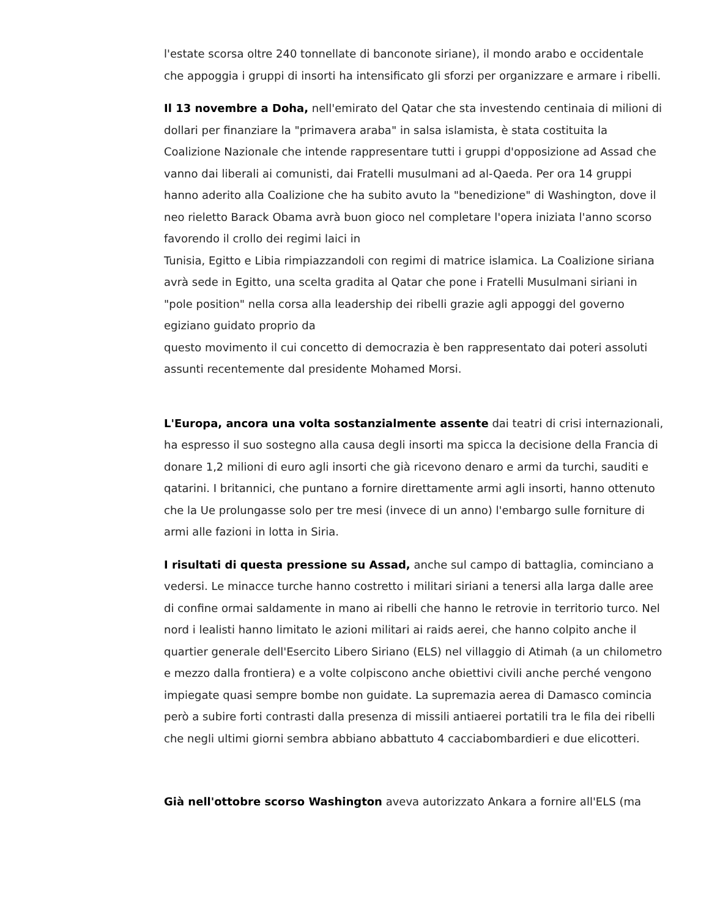l'estate scorsa oltre 240 tonnellate di banconote siriane), il mondo arabo e occidentale che appoggia i gruppi di insorti ha intensificato gli sforzi per organizzare e armare i ribelli.
Il 13 novembre a Doha, nell'emirato del Qatar che sta investendo centinaia di milioni di dollari per finanziare la "primavera araba" in salsa islamista, è stata costituita la Coalizione Nazionale che intende rappresentare tutti i gruppi d'opposizione ad Assad che vanno dai liberali ai comunisti, dai Fratelli musulmani ad al-Qaeda. Per ora 14 gruppi hanno aderito alla Coalizione che ha subito avuto la "benedizione" di Washington, dove il neo rieletto Barack Obama avrà buon gioco nel completare l'opera iniziata l'anno scorso favorendo il crollo dei regimi laici in
Tunisia, Egitto e Libia rimpiazzandoli con regimi di matrice islamica. La Coalizione siriana avrà sede in Egitto, una scelta gradita al Qatar che pone i Fratelli Musulmani siriani in "pole position" nella corsa alla leadership dei ribelli grazie agli appoggi del governo egiziano guidato proprio da
questo movimento il cui concetto di democrazia è ben rappresentato dai poteri assoluti assunti recentemente dal presidente Mohamed Morsi.
L'Europa, ancora una volta sostanzialmente assente dai teatri di crisi internazionali, ha espresso il suo sostegno alla causa degli insorti ma spicca la decisione della Francia di donare 1,2 milioni di euro agli insorti che già ricevono denaro e armi da turchi, sauditi e qatarini. I britannici, che puntano a fornire direttamente armi agli insorti, hanno ottenuto che la Ue prolungasse solo per tre mesi (invece di un anno) l'embargo sulle forniture di armi alle fazioni in lotta in Siria.
I risultati di questa pressione su Assad, anche sul campo di battaglia, cominciano a vedersi. Le minacce turche hanno costretto i militari siriani a tenersi alla larga dalle aree di confine ormai saldamente in mano ai ribelli che hanno le retrovie in territorio turco. Nel nord i lealisti hanno limitato le azioni militari ai raids aerei, che hanno colpito anche il quartier generale dell'Esercito Libero Siriano (ELS) nel villaggio di Atimah (a un chilometro e mezzo dalla frontiera) e a volte colpiscono anche obiettivi civili anche perché vengono impiegate quasi sempre bombe non guidate. La supremazia aerea di Damasco comincia però a subire forti contrasti dalla presenza di missili antiaerei portatili tra le fila dei ribelli che negli ultimi giorni sembra abbiano abbattuto 4 cacciabombardieri e due elicotteri.
Già nell'ottobre scorso Washington aveva autorizzato Ankara a fornire all'ELS (ma